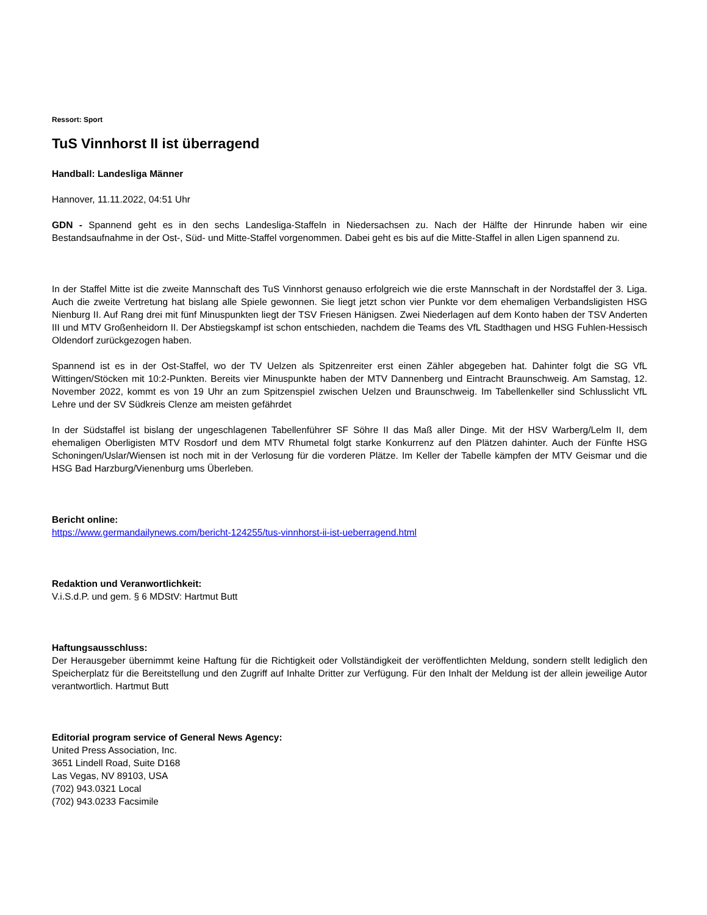Ressort: Sport
TuS Vinnhorst II ist überragend
Handball: Landesliga Männer
Hannover, 11.11.2022, 04:51 Uhr
GDN - Spannend geht es in den sechs Landesliga-Staffeln in Niedersachsen zu. Nach der Hälfte der Hinrunde haben wir eine Bestandsaufnahme in der Ost-, Süd- und Mitte-Staffel vorgenommen. Dabei geht es bis auf die Mitte-Staffel in allen Ligen spannend zu.
In der Staffel Mitte ist die zweite Mannschaft des TuS Vinnhorst genauso erfolgreich wie die erste Mannschaft in der Nordstaffel der 3. Liga. Auch die zweite Vertretung hat bislang alle Spiele gewonnen. Sie liegt jetzt schon vier Punkte vor dem ehemaligen Verbandsligisten HSG Nienburg II. Auf Rang drei mit fünf Minuspunkten liegt der TSV Friesen Hänigsen. Zwei Niederlagen auf dem Konto haben der TSV Anderten III und MTV Großenheidorn II. Der Abstiegskampf ist schon entschieden, nachdem die Teams des VfL Stadthagen und HSG Fuhlen-Hessisch Oldendorf zurückgezogen haben.
Spannend ist es in der Ost-Staffel, wo der TV Uelzen als Spitzenreiter erst einen Zähler abgegeben hat. Dahinter folgt die SG VfL Wittingen/Stöcken mit 10:2-Punkten. Bereits vier Minuspunkte haben der MTV Dannenberg und Eintracht Braunschweig. Am Samstag, 12. November 2022, kommt es von 19 Uhr an zum Spitzenspiel zwischen Uelzen und Braunschweig. Im Tabellenkeller sind Schlusslicht VfL Lehre und der SV Südkreis Clenze am meisten gefährdet
In der Südstaffel ist bislang der ungeschlagenen Tabellenführer SF Söhre II das Maß aller Dinge. Mit der HSV Warberg/Lelm II, dem ehemaligen Oberligisten MTV Rosdorf und dem MTV Rhumetal folgt starke Konkurrenz auf den Plätzen dahinter. Auch der Fünfte HSG Schoningen/Uslar/Wiensen ist noch mit in der Verlosung für die vorderen Plätze. Im Keller der Tabelle kämpfen der MTV Geismar und die HSG Bad Harzburg/Vienenburg ums Überleben.
Bericht online:
https://www.germandailynews.com/bericht-124255/tus-vinnhorst-ii-ist-ueberragend.html
Redaktion und Veranwortlichkeit:
V.i.S.d.P. und gem. § 6 MDStV: Hartmut Butt
Haftungsausschluss:
Der Herausgeber übernimmt keine Haftung für die Richtigkeit oder Vollständigkeit der veröffentlichten Meldung, sondern stellt lediglich den Speicherplatz für die Bereitstellung und den Zugriff auf Inhalte Dritter zur Verfügung. Für den Inhalt der Meldung ist der allein jeweilige Autor verantwortlich. Hartmut Butt
Editorial program service of General News Agency:
United Press Association, Inc.
3651 Lindell Road, Suite D168
Las Vegas, NV 89103, USA
(702) 943.0321 Local
(702) 943.0233 Facsimile